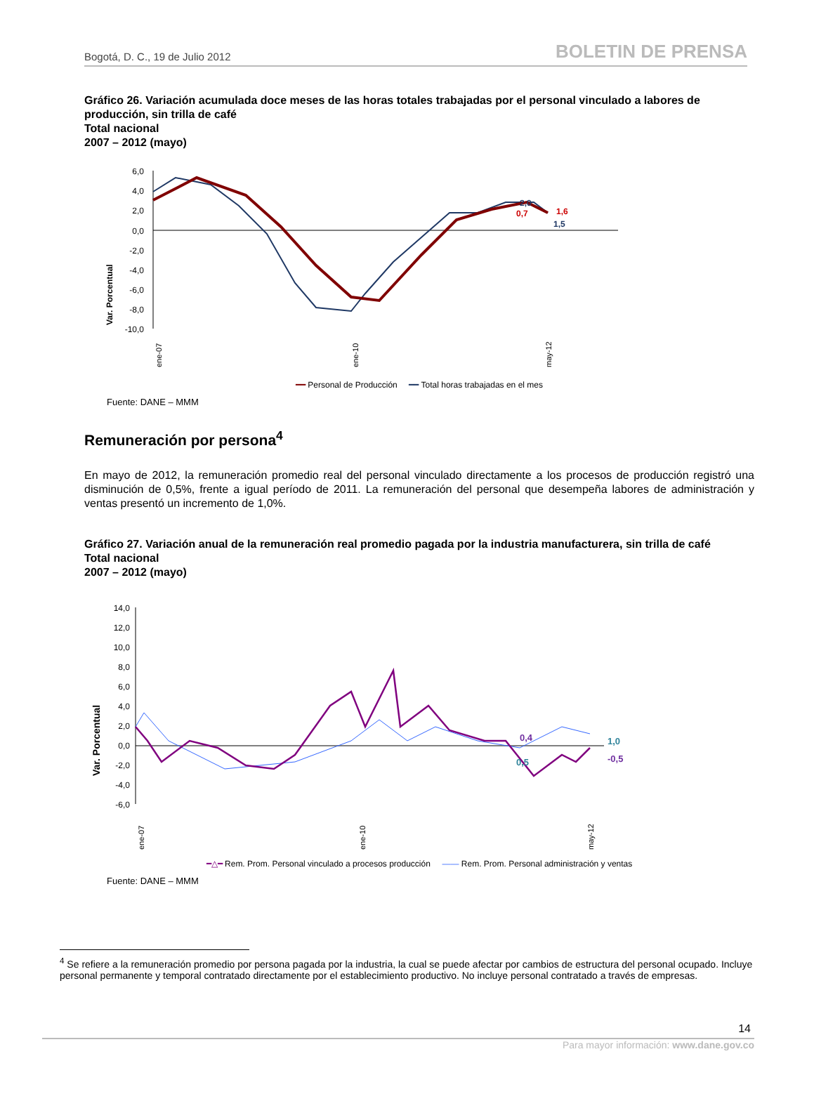Bogotá, D. C., 19 de Julio 2012 BOLETIN DE PRENSA
Gráfico 26. Variación acumulada doce meses de las horas totales trabajadas por el personal vinculado a labores de producción, sin trilla de café
Total nacional
2007 – 2012 (mayo)
Var. Porcentual
6,0
4,0
2,0
0,0
-2,0
-4,0
-6,0
-8,0
-10,0
2,0
0,7
1,6
1,5
ene-07
ene-10
may-12
━━ Personal de Producción ━━ Total horas trabajadas en el mes
Fuente: DANE – MMM
Remuneración por persona<sup>4</sup>
En mayo de 2012, la remuneración promedio real del personal vinculado directamente a los procesos de producción registró una disminución de 0,5%, frente a igual período de 2011. La remuneración del personal que desempeña labores de administración y ventas presentó un incremento de 1,0%.
Gráfico 27. Variación anual de la remuneración real promedio pagada por la industria manufacturera, sin trilla de café
Total nacional
2007 – 2012 (mayo)
Var. Porcentual
14,0
12,0
10,0
8,0
6,0
4,0
2,0
0,0
-2,0
-4,0
-6,0
0,4
0,5
1,0
-0,5
ene-07
ene-10
may-12
━△━ Rem. Prom. Personal vinculado a procesos producción —— Rem. Prom. Personal administración y ventas
Fuente: DANE – MMM
<sup>4</sup> Se refiere a la remuneración promedio por persona pagada por la industria, la cual se puede afectar por cambios de estructura del personal ocupado. Incluye personal permanente y temporal contratado directamente por el establecimiento productivo. No incluye personal contratado a través de empresas.
14
Para mayor información: www.dane.gov.co